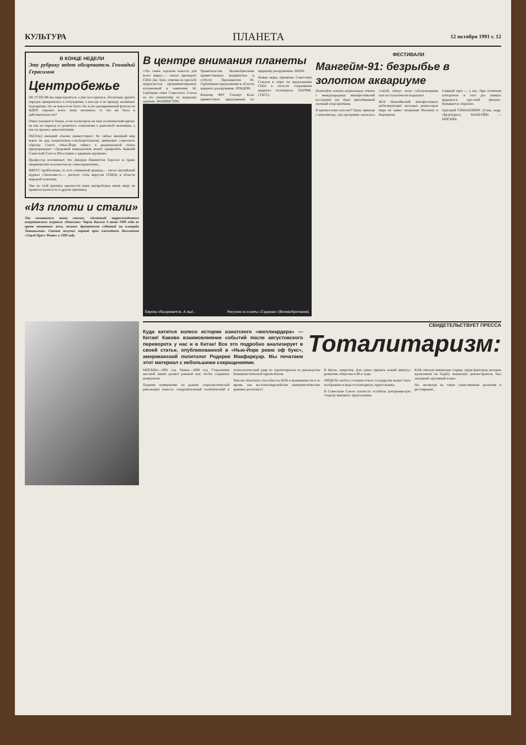КУЛЬТУРА ПЛАНЕТА 12 октября 1991 г. 12
В КОНЦЕ НЕДЕЛИ
Эту рубрику ведет обозреватель Геннадий Герасимов
Центробежье
НЕ УСПЕЛИ мы перестроиться, а уже поссорились. Поскольку дружба народов превратилась в отчуждение, а кое-где и во вражду, возникает подозрение, что ее вовсе и не было. Но если одновременный фонтан на ВДНХ отражал всего лишь желаемое, то что же было в действительности?
Ответ покажется ближе, если посмотреть на наш политический кризис не как на переход от развитого социализма к рыночной экономике, а как на процесс деколонизации.
РАСПАД империй обычно приветствуют. Но сейчас внешний мир вовсе не рад национально-освободительному движению советского образца. Газета «Нью-Йорк таймс» в редакционной статье предупреждает: «Здоровый национализм может превратить бывший Советский Союз в Югославию с ядерным оружием».
Профессор вспоминает, что Джордж Вашингтон боролся за право американских колонистов на самоопределение...
ВИРУС трайбализма, то есть племенной вражды,— писал английский журнал «Экономист»,— рискует стать вирусом СПИДа в области мировой политики.
Уже по этой причине заразности наше центробежье никак миру не нравится (хотя есть и другие причины).
«Из плоти и стали»
Так называется этот снимок, сделанный корреспондентом американского журнала «Ньюсуик» Чарли Коулом 4 июня 1989 года во время памятных всем, полных драматизма событий на площади Тяньаньмэнь. Снимок получил первый приз ежегодного бюллетеня «Уорлд Пресс Фото» в 1990 году.
В центре внимания планеты
«Это очень хорошая новость для всего мира»,— сказал президент США Дж. Буш, отвечая на просьбу журналистов прокомментировать изложенный в заявлении М. Горбачева ответ Советского Союза на его инициативу по ядерному оружию. ВАШИНГТОН.
Правительство Великобритании приветствовало выдвинутые в субботу Президентом М. Горбачевым предложения в области ядерного разоружения. ЛОНДОН.
Канцлер ФРГ Гельмут Коль приветствует предложения по ядерному разоружению. БОНН.
Новые меры, принятые Советским Союзом в ответ на предложения США в области сокращения ядерного потенциала. ПАРИЖ. (ТАСС).
Европа объединяется. А мы!.. Рисунок из газеты «Гардиан» (Великобритания).
ФЕСТИВАЛИ
Мангейм-91: безрыбье в золотом аквариуме
Почитайте газетно-журнальные отчеты с международных кинофестивалей последних лет. Идет презабвенный заочный спор критиков.
В кризисе кино или нет? Один, приехав с кинosмотра, где программа оказалась слабой, пишут ноты соболезнования или ностальгически вздыхают.
40-й Мангеймский кинофестиваль дебютирующих молодых режиссеров мира не зажил затертыми Феллини и Бергманом.
Главный приз — у нас. При отличном победителе в этот раз изящно выразился «русский фильм». Называется «Братан».
Григорий СИМАНОВИЧ. (Спец. корр. «Культуры»). МАНГЕЙМ — МОСКВА.
СВИДЕТЕЛЬСТВУЕТ ПРЕССА
Куда катится колесо истории азиатского «миллиардера» — Китая! Каково взаимовлияние событий после августовского переворота у нас и в Китае! Все это подробно анализирует в своей статье, опубликованной в «Нью-Йорк ревю оф букс», американский политолог Родерик Макфаркуар. Мы печатаем этот материал с небольшими сокращениями.
Тоталитаризм:
МОСКВА—1991 год. Пекин—1989 год. Сторонники жесткой линии делают роковой шаг, чтобы сохранить коммунизм.
Падение коммунизма на родине социалистической революции нанесло сокрушительный политический и психологический удар по геронтократам из руководства Коммунистической партии Китая.
Чем же объяснить способность КПК к выживаемости в то время, как восточноевропейские коммунистические режимы распались?
В Китае, напротив, Дэн сумел придать новый импульс развитию общества в 80-е годы.
МОДЕЛЬ любого сталинистского государства может быть изображена в виде тоталитарного треугольника.
В Советском Союзе гласность ослабила доктринерскую сторону внешнего треугольника.
КАК считали пекинские старцы, среди факторов, которые вдохновили на борьбу пекинских демонстрантов, был западный «духовный хлам».
Но, несмотря на такие существенные различия в реставрации...